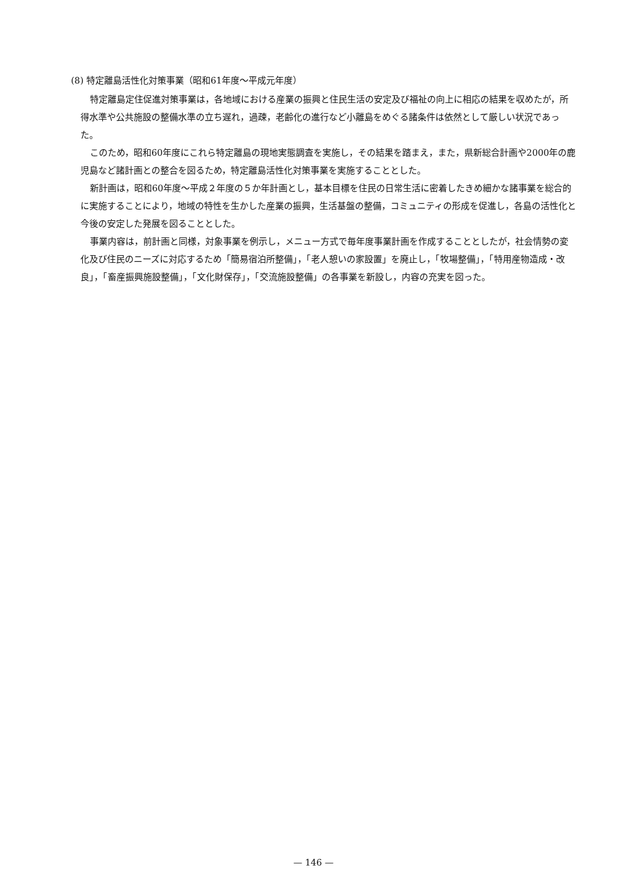(8) 特定離島活性化対策事業（昭和61年度～平成元年度）
特定離島定住促進対策事業は，各地域における産業の振興と住民生活の安定及び福祉の向上に相応の結果を収めたが，所得水準や公共施設の整備水準の立ち遅れ，過疎，老齢化の進行など小離島をめぐる諸条件は依然として厳しい状況であった。
このため，昭和60年度にこれら特定離島の現地実態調査を実施し，その結果を踏まえ，また，県新総合計画や2000年の鹿児島など諸計画との整合を図るため，特定離島活性化対策事業を実施することとした。
新計画は，昭和60年度～平成２年度の５か年計画とし，基本目標を住民の日常生活に密着したきめ細かな諸事業を総合的に実施することにより，地域の特性を生かした産業の振興，生活基盤の整備，コミュニティの形成を促進し，各島の活性化と今後の安定した発展を図ることとした。
事業内容は，前計画と同様，対象事業を例示し，メニュー方式で毎年度事業計画を作成することとしたが，社会情勢の変化及び住民のニーズに対応するため「簡易宿泊所整備」，「老人憩いの家設置」を廃止し，「牧場整備」，「特用産物造成・改良」，「畜産振興施設整備」，「文化財保存」，「交流施設整備」の各事業を新設し，内容の充実を図った。
— 146 —